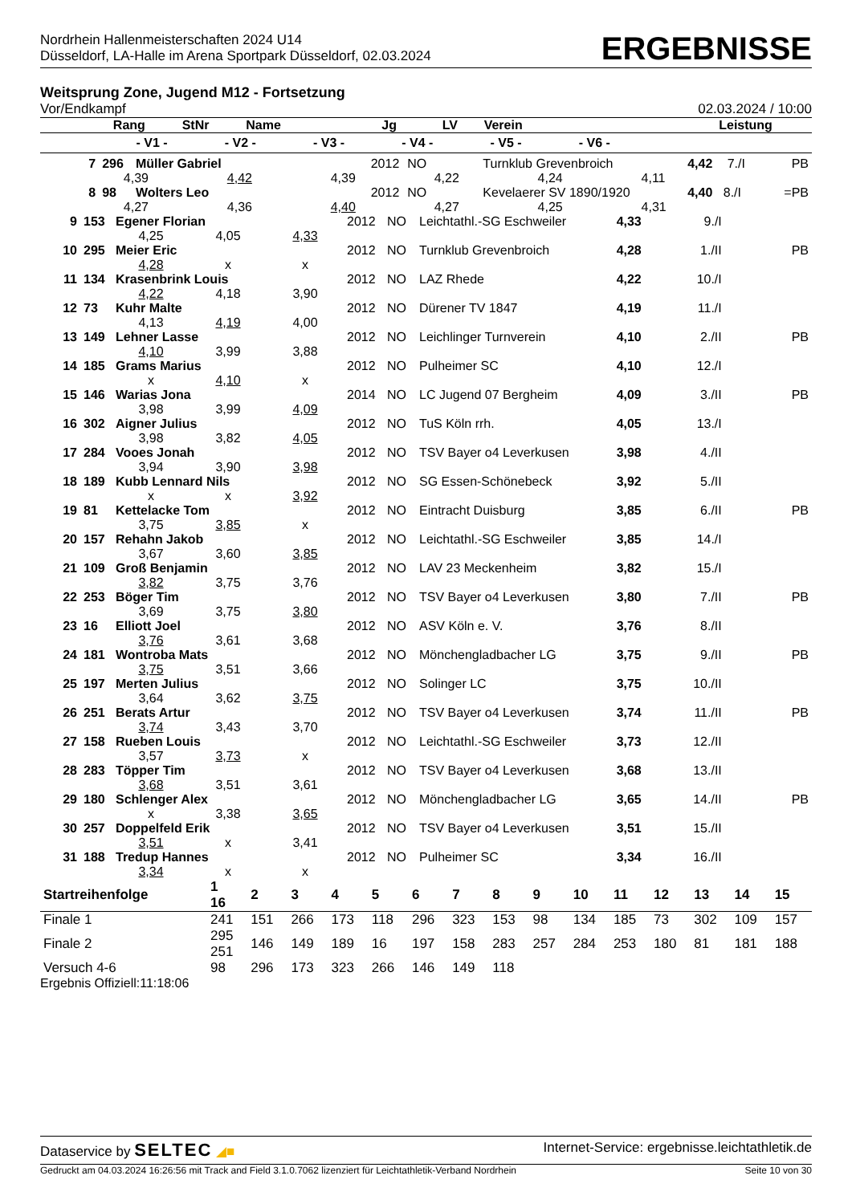Nordrhein Hallenmeisterschaften 2024 U14
Düsseldorf, LA-Halle im Arena Sportpark Düsseldorf, 02.03.2024
ERGEBNISSE
Weitsprung Zone, Jugend M12 - Fortsetzung
Vor/Endkampf 02.03.2024 / 10:00
| Rang | StNr | Name | Jg | LV | Verein | Leistung | | |
| --- | --- | --- | --- | --- | --- | --- | --- | --- |
| - V1 - - V2 - - V3 - - V4 - - V5 - - V6 - | | | | | | | | |
| 7 | 296 | Müller Gabriel | 2012 | NO | Turnklub Grevenbroich | 4,42 | 7./I PB |
| | 4,39 4,42 4,39 4,22 4,24 4,11 | | | | | | |
| 8 | 98 | Wolters Leo | 2012 | NO | Kevelaerer SV 1890/1920 | 4,40 | 8./I =PB |
| | 4,27 4,36 4,40 4,27 4,25 4,31 | | | | | | |
| 9 | 153 | Egener Florian | | | 2012 | NO | Leichtathl.-SG Eschweiler | 4,33 | 9./I | |
| | | 4,25 | 4,05 | 4,33 | | | | | | |
| 10 | 295 | Meier Eric | | | 2012 | NO | Turnklub Grevenbroich | 4,28 | 1./II | PB |
| | | 4,28 | x | x | | | | | | |
| 11 | 134 | Krasenbrink Louis | | | 2012 | NO | LAZ Rhede | 4,22 | 10./I | |
| | | 4,22 | 4,18 | 3,90 | | | | | | |
| 12 | 73 | Kuhr Malte | | | 2012 | NO | Dürener TV 1847 | 4,19 | 11./I | |
| | | 4,13 | 4,19 | 4,00 | | | | | | |
| 13 | 149 | Lehner Lasse | | | 2012 | NO | Leichlinger Turnverein | 4,10 | 2./II | PB |
| | | 4,10 | 3,99 | 3,88 | | | | | | |
| 14 | 185 | Grams Marius | | | 2012 | NO | Pulheimer SC | 4,10 | 12./I | |
| | | x | 4,10 | x | | | | | | |
| 15 | 146 | Warias Jona | | | 2014 | NO | LC Jugend 07 Bergheim | 4,09 | 3./II | PB |
| | | 3,98 | 3,99 | 4,09 | | | | | | |
| 16 | 302 | Aigner Julius | | | 2012 | NO | TuS Köln rrh. | 4,05 | 13./I | |
| | | 3,98 | 3,82 | 4,05 | | | | | | |
| 17 | 284 | Vooes Jonah | | | 2012 | NO | TSV Bayer o4 Leverkusen | 3,98 | 4./II | |
| | | 3,94 | 3,90 | 3,98 | | | | | | |
| 18 | 189 | Kubb Lennard Nils | | | 2012 | NO | SG Essen-Schönebeck | 3,92 | 5./II | |
| | | x | x | 3,92 | | | | | | |
| 19 | 81 | Kettelacke Tom | | | 2012 | NO | Eintracht Duisburg | 3,85 | 6./II | PB |
| | | 3,75 | 3,85 | x | | | | | | |
| 20 | 157 | Rehahn Jakob | | | 2012 | NO | Leichtathl.-SG Eschweiler | 3,85 | 14./I | |
| | | 3,67 | 3,60 | 3,85 | | | | | | |
| 21 | 109 | Groß Benjamin | | | 2012 | NO | LAV 23 Meckenheim | 3,82 | 15./I | |
| | | 3,82 | 3,75 | 3,76 | | | | | | |
| 22 | 253 | Böger Tim | | | 2012 | NO | TSV Bayer o4 Leverkusen | 3,80 | 7./II | PB |
| | | 3,69 | 3,75 | 3,80 | | | | | | |
| 23 | 16 | Elliott Joel | | | 2012 | NO | ASV Köln e. V. | 3,76 | 8./II | |
| | | 3,76 | 3,61 | 3,68 | | | | | | |
| 24 | 181 | Wontroba Mats | | | 2012 | NO | Mönchengladbacher LG | 3,75 | 9./II | PB |
| | | 3,75 | 3,51 | 3,66 | | | | | | |
| 25 | 197 | Merten Julius | | | 2012 | NO | Solinger LC | 3,75 | 10./II | |
| | | 3,64 | 3,62 | 3,75 | | | | | | |
| 26 | 251 | Berats Artur | | | 2012 | NO | TSV Bayer o4 Leverkusen | 3,74 | 11./II | PB |
| | | 3,74 | 3,43 | 3,70 | | | | | | |
| 27 | 158 | Rueben Louis | | | 2012 | NO | Leichtathl.-SG Eschweiler | 3,73 | 12./II | |
| | | 3,57 | 3,73 | x | | | | | | |
| 28 | 283 | Töpper Tim | | | 2012 | NO | TSV Bayer o4 Leverkusen | 3,68 | 13./II | |
| | | 3,68 | 3,51 | 3,61 | | | | | | |
| 29 | 180 | Schlenger Alex | | | 2012 | NO | Mönchengladbacher LG | 3,65 | 14./II | PB |
| | | x | 3,38 | 3,65 | | | | | | |
| 30 | 257 | Doppelfeld Erik | | | 2012 | NO | TSV Bayer o4 Leverkusen | 3,51 | 15./II | |
| | | 3,51 | x | 3,41 | | | | | | |
| 31 | 188 | Tredup Hannes | | | 2012 | NO | Pulheimer SC | 3,34 | 16./II | |
| | | 3,34 | x | x | | | | | | |
| Startreihenfolge | 1 16 | 2 | 3 | 4 | 5 | 6 | 7 | 8 | 9 | 10 | 11 | 12 | 13 | 14 | 15 |
| Finale 1 | 241 | 151 | 266 | 173 | 118 | 296 | 323 | 153 | 98 | 134 | 185 | 73 | 302 | 109 | 157 |
| Finale 2 | 295 251 | 146 | 149 | 189 | 16 | 197 | 158 | 283 | 257 | 284 | 253 | 180 | 81 | 181 | 188 |
| Versuch 4-6 | 98 | 296 | 173 | 323 | 266 | 146 | 149 | 118 | | | | | | | |
Ergebnis Offiziell:11:18:06
Dataservice by SELTEC ◢■ Internet-Service: ergebnisse.leichtathletik.de
Gedruckt am 04.03.2024 16:26:56 mit Track and Field 3.1.0.7062 lizenziert für Leichtathletik-Verband Nordrhein Seite 10 von 30